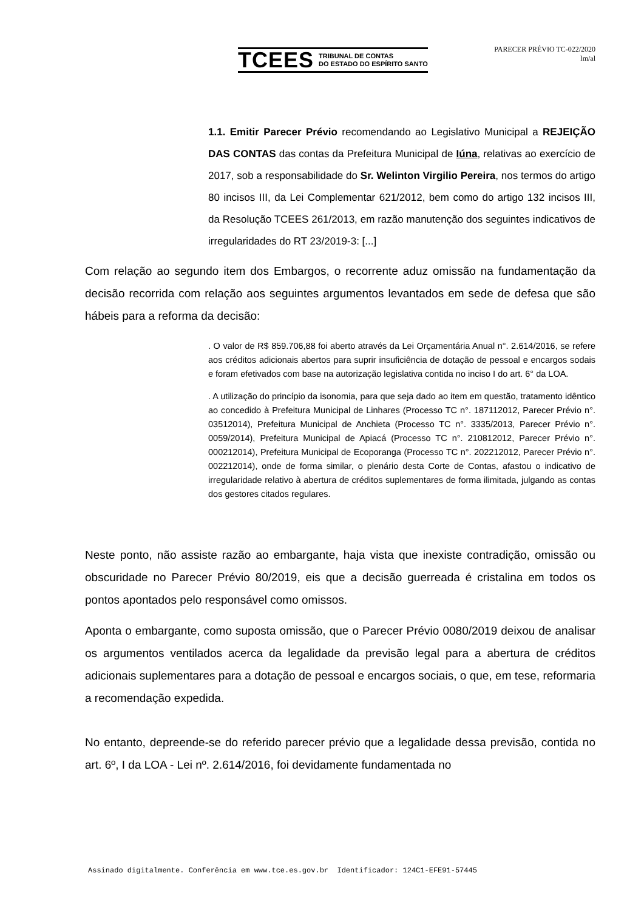TCEES TRIBUNAL DE CONTAS
DO ESTADO DO ESPÍRITO SANTO
PARECER PRÉVIO TC-022/2020
lm/al
1.1. Emitir Parecer Prévio recomendando ao Legislativo Municipal a REJEIÇÃO DAS CONTAS das contas da Prefeitura Municipal de Iúna, relativas ao exercício de 2017, sob a responsabilidade do Sr. Welinton Virgilio Pereira, nos termos do artigo 80 incisos III, da Lei Complementar 621/2012, bem como do artigo 132 incisos III, da Resolução TCEES 261/2013, em razão manutenção dos seguintes indicativos de irregularidades do RT 23/2019-3: [...]
Com relação ao segundo item dos Embargos, o recorrente aduz omissão na fundamentação da decisão recorrida com relação aos seguintes argumentos levantados em sede de defesa que são hábeis para a reforma da decisão:
. O valor de R$ 859.706,88 foi aberto através da Lei Orçamentária Anual n°. 2.614/2016, se refere aos créditos adicionais abertos para suprir insuficiência de dotação de pessoal e encargos sodais e foram efetivados com base na autorização legislativa contida no inciso I do art. 6° da LOA.
. A utilização do princípio da isonomia, para que seja dado ao item em questão, tratamento idêntico ao concedido à Prefeitura Municipal de Linhares (Processo TC n°. 187112012, Parecer Prévio n°. 03512014), Prefeitura Municipal de Anchieta (Processo TC n°. 3335/2013, Parecer Prévio n°. 0059/2014), Prefeitura Municipal de Apiacá (Processo TC n°. 210812012, Parecer Prévio n°. 000212014), Prefeitura Municipal de Ecoporanga (Processo TC n°. 202212012, Parecer Prévio n°. 002212014), onde de forma similar, o plenário desta Corte de Contas, afastou o indicativo de irregularidade relativo à abertura de créditos suplementares de forma ilimitada, julgando as contas dos gestores citados regulares.
Neste ponto, não assiste razão ao embargante, haja vista que inexiste contradição, omissão ou obscuridade no Parecer Prévio 80/2019, eis que a decisão guerreada é cristalina em todos os pontos apontados pelo responsável como omissos.
Aponta o embargante, como suposta omissão, que o Parecer Prévio 0080/2019 deixou de analisar os argumentos ventilados acerca da legalidade da previsão legal para a abertura de créditos adicionais suplementares para a dotação de pessoal e encargos sociais, o que, em tese, reformaria a recomendação expedida.
No entanto, depreende-se do referido parecer prévio que a legalidade dessa previsão, contida no art. 6º, I da LOA - Lei nº. 2.614/2016, foi devidamente fundamentada no
Assinado digitalmente. Conferência em www.tce.es.gov.br Identificador: 124C1-EFE91-57445